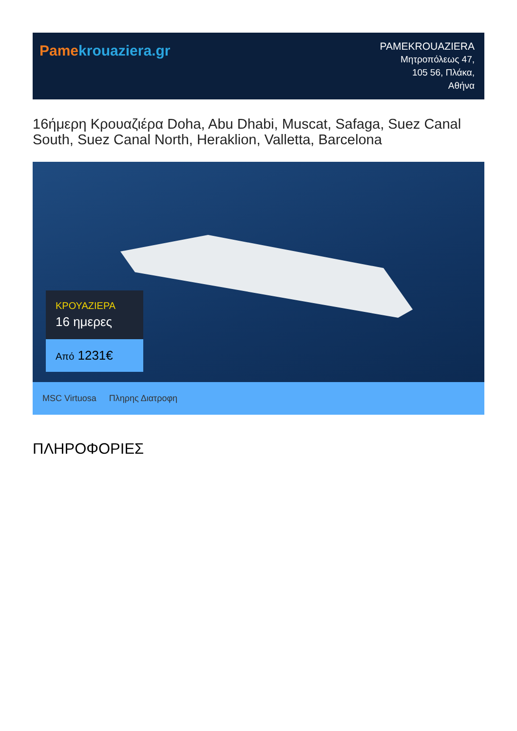Pame krouaziera.gr
PAMEKROUAZIERA
Μητροπόλεως 47,
105 56, Πλάκα,
Αθήνα
16ήμερη Κρουαζιέρα Doha, Abu Dhabi, Muscat, Safaga, Suez Canal South, Suez Canal North, Heraklion, Valletta, Barcelona
ΚΡΟΥΑΖΙΕΡΑ
16 ημερες
Από 1231€
MSC Virtuosa Πληρης Διατροφη
ΠΛΗΡΟΦΟΡΙΕΣ